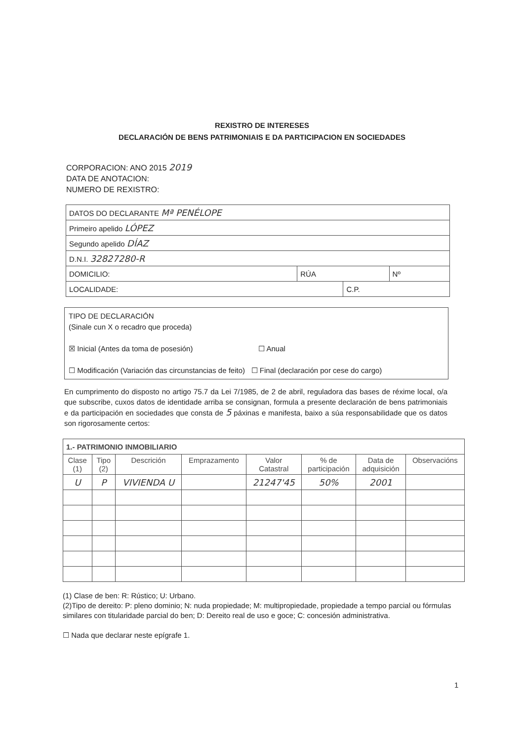REXISTRO DE INTERESES
DECLARACIÓN DE BENS PATRIMONIAIS E DA PARTICIPACION EN SOCIEDADES
CORPORACION: ANO 2015 2019
DATA DE ANOTACION:
NUMERO DE REXISTRO:
| DATOS DO DECLARANTE Mª PENÉLOPE | | | |
| Primeiro apelido LÓPEZ | | | |
| Segundo apelido DÍAZ | | | |
| D.N.I. 32827280-R | | | |
| DOMICILIO: | RÚA | | Nº |
| LOCALIDADE: | | C.P. | |
TIPO DE DECLARACIÓN
(Sinale cun X o recadro que proceda)
☒ Inicial (Antes da toma de posesión) ☐ Anual
☐ Modificación (Variación das circunstancias de feito) ☐ Final (declaración por cese do cargo)
En cumprimento do disposto no artigo 75.7 da Lei 7/1985, de 2 de abril, reguladora das bases de réxime local, o/a que subscribe, cuxos datos de identidade arriba se consignan, formula a presente declaración de bens patrimoniais e da participación en sociedades que consta de 5 páxinas e manifesta, baixo a súa responsabilidade que os datos son rigorosamente certos:
| 1.- PATRIMONIO INMOBILIARIO | | | | | | | |
| Clase (1) | Tipo (2) | Descrición | Emprazamento | Valor Catastral | % de participación | Data de adquisición | Observacións |
| U | P | VIVIENDA U | | 21247'45 | 50% | 2001 | |
(1) Clase de ben: R: Rústico; U: Urbano.
(2)Tipo de dereito: P: pleno dominio; N: nuda propiedade; M: multipropiedade, propiedade a tempo parcial ou fórmulas similares con titularidade parcial do ben; D: Dereito real de uso e goce; C: concesión administrativa.
☐ Nada que declarar neste epígrafe 1.
1